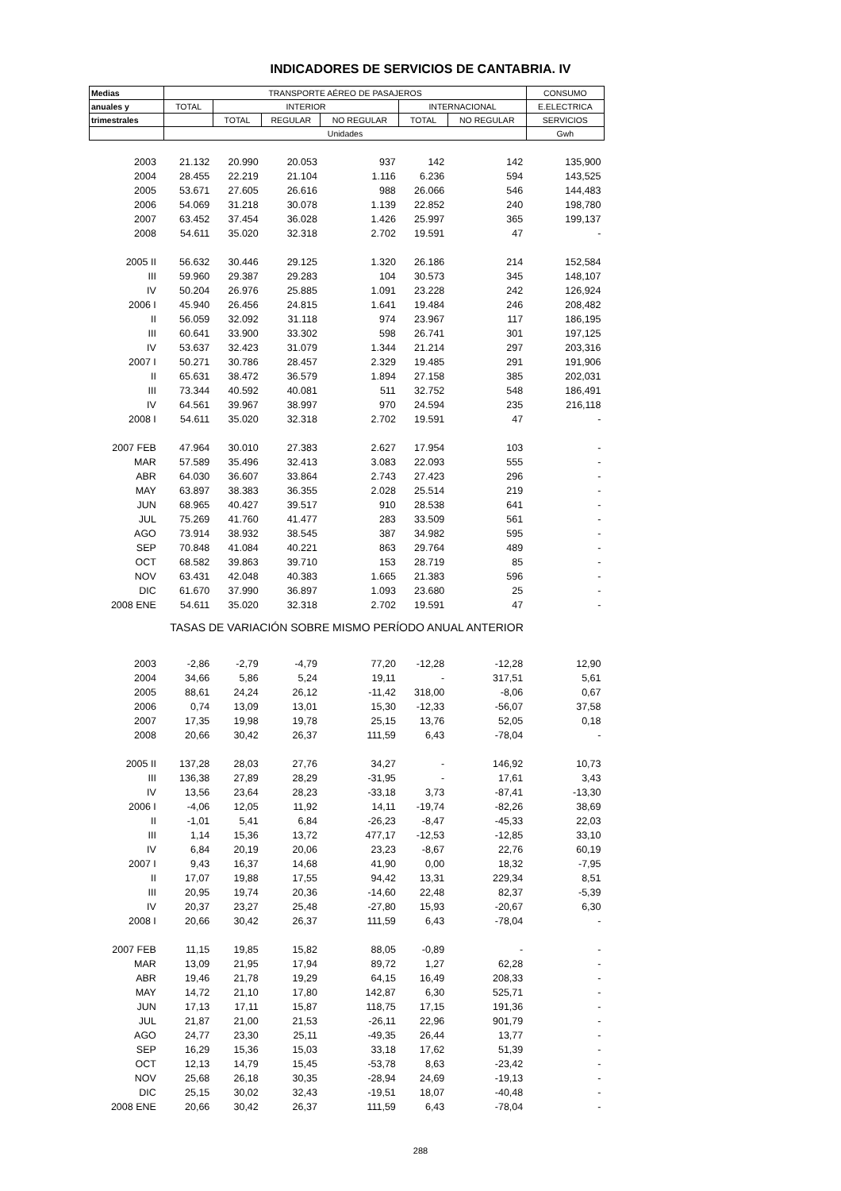INDICADORES DE SERVICIOS DE CANTABRIA. IV
| Medias | TRANSPORTE AÉREO DE PASAJEROS | | | | | | CONSUMO |
| --- | --- | --- | --- | --- | --- | --- | --- |
| anuales y | TOTAL | INTERIOR | | | INTERNACIONAL | | E.ELECTRICA |
| trimestrales | | TOTAL | REGULAR | NO REGULAR | TOTAL | NO REGULAR | SERVICIOS |
| | Unidades | | | | | | Gwh |
| 2003 | 21.132 | 20.990 | 20.053 | 937 | 142 | 142 | 135,900 |
| 2004 | 28.455 | 22.219 | 21.104 | 1.116 | 6.236 | 594 | 143,525 |
| 2005 | 53.671 | 27.605 | 26.616 | 988 | 26.066 | 546 | 144,483 |
| 2006 | 54.069 | 31.218 | 30.078 | 1.139 | 22.852 | 240 | 198,780 |
| 2007 | 63.452 | 37.454 | 36.028 | 1.426 | 25.997 | 365 | 199,137 |
| 2008 | 54.611 | 35.020 | 32.318 | 2.702 | 19.591 | 47 | - |
| 2005 II | 56.632 | 30.446 | 29.125 | 1.320 | 26.186 | 214 | 152,584 |
| III | 59.960 | 29.387 | 29.283 | 104 | 30.573 | 345 | 148,107 |
| IV | 50.204 | 26.976 | 25.885 | 1.091 | 23.228 | 242 | 126,924 |
| 2006 I | 45.940 | 26.456 | 24.815 | 1.641 | 19.484 | 246 | 208,482 |
| II | 56.059 | 32.092 | 31.118 | 974 | 23.967 | 117 | 186,195 |
| III | 60.641 | 33.900 | 33.302 | 598 | 26.741 | 301 | 197,125 |
| IV | 53.637 | 32.423 | 31.079 | 1.344 | 21.214 | 297 | 203,316 |
| 2007 I | 50.271 | 30.786 | 28.457 | 2.329 | 19.485 | 291 | 191,906 |
| II | 65.631 | 38.472 | 36.579 | 1.894 | 27.158 | 385 | 202,031 |
| III | 73.344 | 40.592 | 40.081 | 511 | 32.752 | 548 | 186,491 |
| IV | 64.561 | 39.967 | 38.997 | 970 | 24.594 | 235 | 216,118 |
| 2008 I | 54.611 | 35.020 | 32.318 | 2.702 | 19.591 | 47 | - |
| 2007 FEB | 47.964 | 30.010 | 27.383 | 2.627 | 17.954 | 103 | - |
| MAR | 57.589 | 35.496 | 32.413 | 3.083 | 22.093 | 555 | - |
| ABR | 64.030 | 36.607 | 33.864 | 2.743 | 27.423 | 296 | - |
| MAY | 63.897 | 38.383 | 36.355 | 2.028 | 25.514 | 219 | - |
| JUN | 68.965 | 40.427 | 39.517 | 910 | 28.538 | 641 | - |
| JUL | 75.269 | 41.760 | 41.477 | 283 | 33.509 | 561 | - |
| AGO | 73.914 | 38.932 | 38.545 | 387 | 34.982 | 595 | - |
| SEP | 70.848 | 41.084 | 40.221 | 863 | 29.764 | 489 | - |
| OCT | 68.582 | 39.863 | 39.710 | 153 | 28.719 | 85 | - |
| NOV | 63.431 | 42.048 | 40.383 | 1.665 | 21.383 | 596 | - |
| DIC | 61.670 | 37.990 | 36.897 | 1.093 | 23.680 | 25 | - |
| 2008 ENE | 54.611 | 35.020 | 32.318 | 2.702 | 19.591 | 47 | - |
| TASAS DE VARIACIÓN SOBRE MISMO PERÍODO ANUAL ANTERIOR | | | | | | | |
| 2003 | -2,86 | -2,79 | -4,79 | 77,20 | -12,28 | -12,28 | 12,90 |
| 2004 | 34,66 | 5,86 | 5,24 | 19,11 | - | 317,51 | 5,61 |
| 2005 | 88,61 | 24,24 | 26,12 | -11,42 | 318,00 | -8,06 | 0,67 |
| 2006 | 0,74 | 13,09 | 13,01 | 15,30 | -12,33 | -56,07 | 37,58 |
| 2007 | 17,35 | 19,98 | 19,78 | 25,15 | 13,76 | 52,05 | 0,18 |
| 2008 | 20,66 | 30,42 | 26,37 | 111,59 | 6,43 | -78,04 | - |
| 2005 II | 137,28 | 28,03 | 27,76 | 34,27 | - | 146,92 | 10,73 |
| III | 136,38 | 27,89 | 28,29 | -31,95 | - | 17,61 | 3,43 |
| IV | 13,56 | 23,64 | 28,23 | -33,18 | 3,73 | -87,41 | -13,30 |
| 2006 I | -4,06 | 12,05 | 11,92 | 14,11 | -19,74 | -82,26 | 38,69 |
| II | -1,01 | 5,41 | 6,84 | -26,23 | -8,47 | -45,33 | 22,03 |
| III | 1,14 | 15,36 | 13,72 | 477,17 | -12,53 | -12,85 | 33,10 |
| IV | 6,84 | 20,19 | 20,06 | 23,23 | -8,67 | 22,76 | 60,19 |
| 2007 I | 9,43 | 16,37 | 14,68 | 41,90 | 0,00 | 18,32 | -7,95 |
| II | 17,07 | 19,88 | 17,55 | 94,42 | 13,31 | 229,34 | 8,51 |
| III | 20,95 | 19,74 | 20,36 | -14,60 | 22,48 | 82,37 | -5,39 |
| IV | 20,37 | 23,27 | 25,48 | -27,80 | 15,93 | -20,67 | 6,30 |
| 2008 I | 20,66 | 30,42 | 26,37 | 111,59 | 6,43 | -78,04 | - |
| 2007 FEB | 11,15 | 19,85 | 15,82 | 88,05 | -0,89 | - | - |
| MAR | 13,09 | 21,95 | 17,94 | 89,72 | 1,27 | 62,28 | - |
| ABR | 19,46 | 21,78 | 19,29 | 64,15 | 16,49 | 208,33 | - |
| MAY | 14,72 | 21,10 | 17,80 | 142,87 | 6,30 | 525,71 | - |
| JUN | 17,13 | 17,11 | 15,87 | 118,75 | 17,15 | 191,36 | - |
| JUL | 21,87 | 21,00 | 21,53 | -26,11 | 22,96 | 901,79 | - |
| AGO | 24,77 | 23,30 | 25,11 | -49,35 | 26,44 | 13,77 | - |
| SEP | 16,29 | 15,36 | 15,03 | 33,18 | 17,62 | 51,39 | - |
| OCT | 12,13 | 14,79 | 15,45 | -53,78 | 8,63 | -23,42 | - |
| NOV | 25,68 | 26,18 | 30,35 | -28,94 | 24,69 | -19,13 | - |
| DIC | 25,15 | 30,02 | 32,43 | -19,51 | 18,07 | -40,48 | - |
| 2008 ENE | 20,66 | 30,42 | 26,37 | 111,59 | 6,43 | -78,04 | - |
288